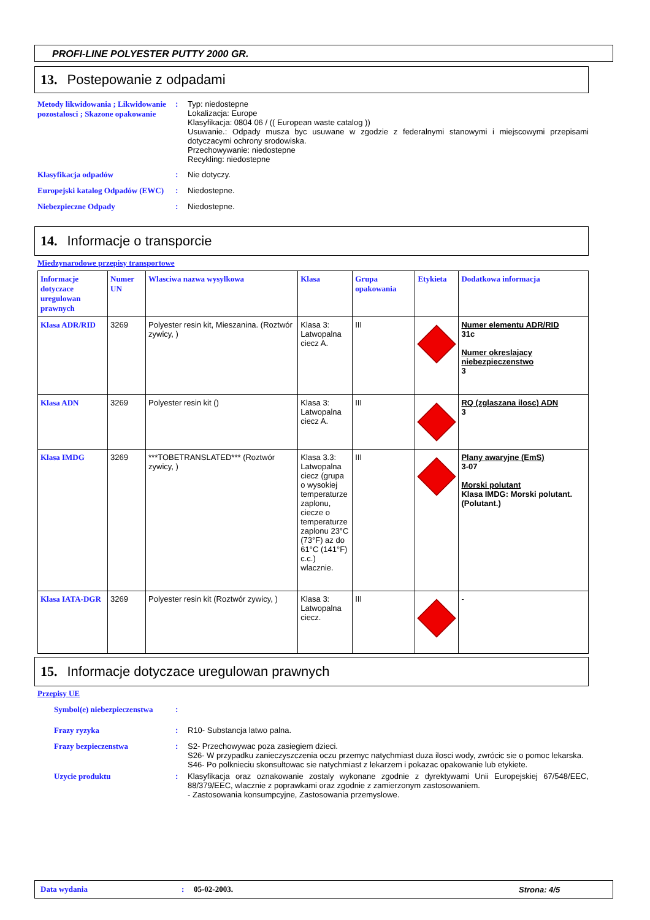PROFI-LINE POLYESTER PUTTY 2000 GR.
13. Postepowanie z odpadami
Metody likwidowania ; Likwidowanie pozostalosci ; Skazone opakowanie
: Typ: niedostepne
Lokalizacja: Europe
Klasyfikacja: 0804 06 / (( European waste catalog ))
Usuwanie.: Odpady musza byc usuwane w zgodzie z federalnymi stanowymi i miejscowymi przepisami dotyczacymi ochrony srodowiska.
Przechowywanie: niedostepne
Recykling: niedostepne
Klasyfikacja odpadów : Nie dotyczy.
Europejski katalog Odpadów (EWC)
: Niedostepne.
Niebezpieczne Odpady : Niedostepne.
14. Informacje o transporcie
Miedzynarodowe przepisy transportowe
| Informacje dotyczace uregulowan prawnych | Numer UN | Wlasciwa nazwa wysylkowa | Klasa | Grupa opakowania | Etykieta | Dodatkowa informacja |
| --- | --- | --- | --- | --- | --- | --- |
| Klasa ADR/RID | 3269 | Polyester resin kit, Mieszanina. (Roztwór zywicy, ) | Klasa 3: Latwopalna ciecz A. | III | | Numer elementu ADR/RID 31c Numer okreslajacy niebezpieczenstwo 3 |
| Klasa ADN | 3269 | Polyester resin kit () | Klasa 3: Latwopalna ciecz A. | III | | RQ (zglaszana ilosc) ADN 3 |
| Klasa IMDG | 3269 | ***TOBETRANSLATED*** (Roztwór zywicy, ) | Klasa 3.3: Latwopalna ciecz (grupa o wysokiej temperaturze zaplonu, ciecze o temperaturze zaplonu 23°C (73°F) az do 61°C (141°F) c.c.) wlacznie. | III | | Plany awaryjne (EmS) 3-07 Morski polutant Klasa IMDG: Morski polutant. (Polutant.) |
| Klasa IATA-DGR | 3269 | Polyester resin kit (Roztwór zywicy, ) | Klasa 3: Latwopalna ciecz. | III | | - |
15. Informacje dotyczace uregulowan prawnych
Przepisy UE
Symbol(e) niebezpieczenstwa
:
Frazy ryzyka : R10- Substancja latwo palna.
Frazy bezpieczenstwa : S2- Przechowywac poza zasiegiem dzieci.
S26- W przypadku zanieczyszczenia oczu przemyc natychmiast duza ilosci wody, zwrócic sie o pomoc lekarska.
S46- Po polknieciu skonsultowac sie natychmiast z lekarzem i pokazac opakowanie lub etykiete.
Uzycie produktu : Klasyfikacja oraz oznakowanie zostaly wykonane zgodnie z dyrektywami Unii Europejskiej 67/548/EEC, 88/379/EEC, wlacznie z poprawkami oraz zgodnie z zamierzonym zastosowaniem.
- Zastosowania konsumpcyjne, Zastosowania przemyslowe.
Data wydania: 05-02-2003. Strona: 4/5